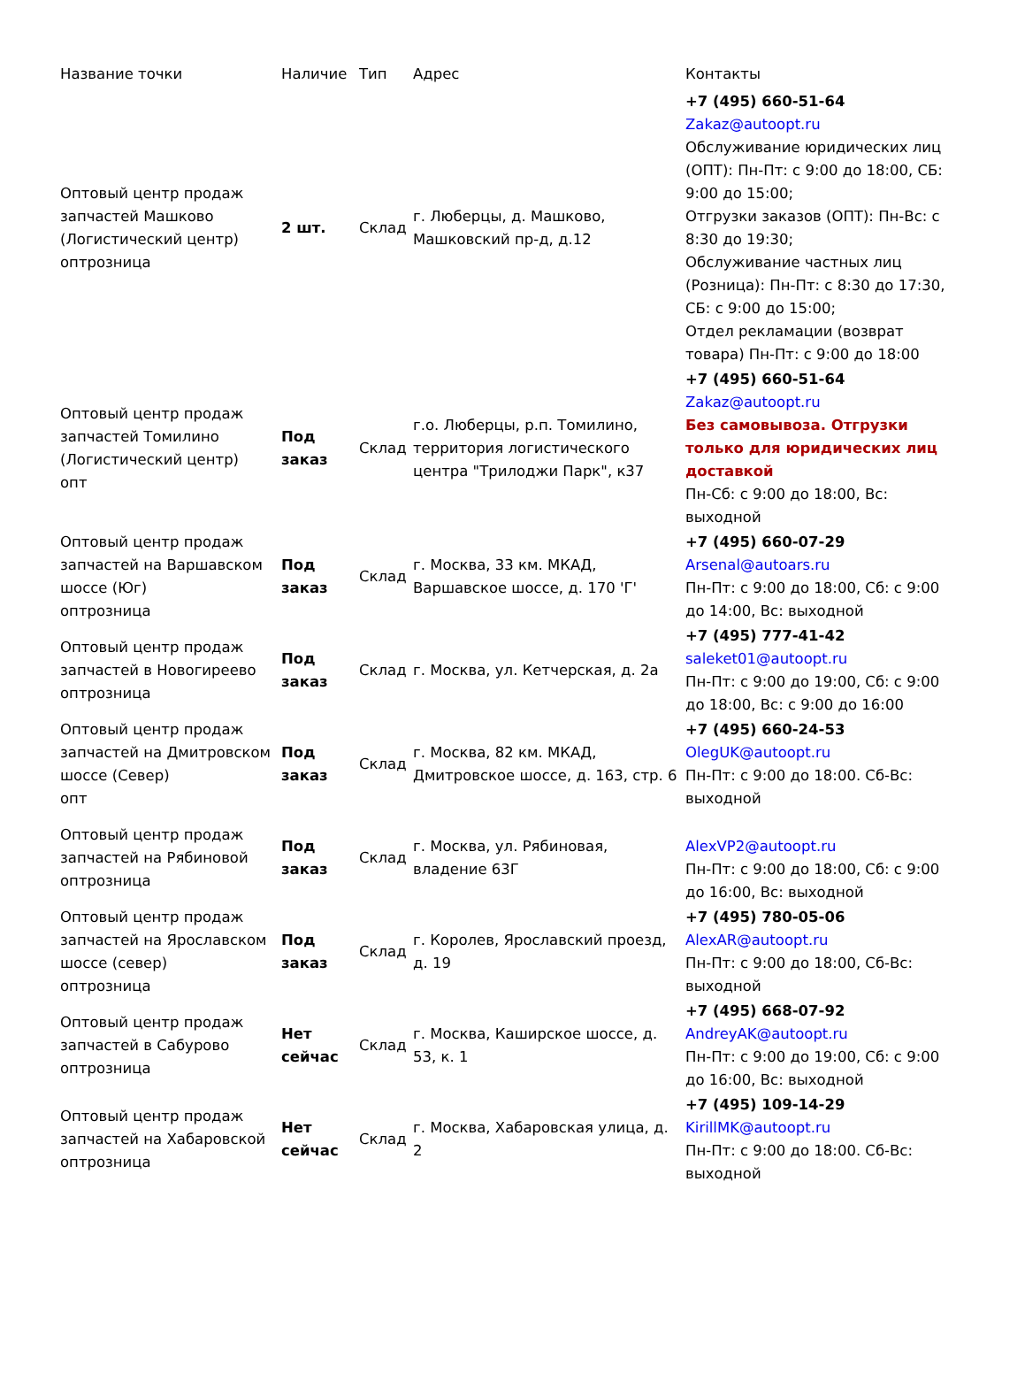| Название точки | Наличие | Тип | Адрес | Контакты |
| --- | --- | --- | --- | --- |
| Оптовый центр продаж запчастей Машково (Логистический центр) оптрозница | 2 шт. | Склад | г. Люберцы, д. Машково, Машковский пр-д, д.12 | +7 (495) 660-51-64 Zakaz@autoopt.ru Обслуживание юридических лиц (ОПТ): Пн-Пт: с 9:00 до 18:00, СБ: 9:00 до 15:00; Отгрузки заказов (ОПТ): Пн-Вс: с 8:30 до 19:30; Обслуживание частных лиц (Розница): Пн-Пт: с 8:30 до 17:30, СБ: с 9:00 до 15:00; Отдел рекламации (возврат товара) Пн-Пт: с 9:00 до 18:00 |
| Оптовый центр продаж запчастей Томилино (Логистический центр) опт | Под заказ | Склад | г.о. Люберцы, р.п. Томилино, территория логистического центра "Трилоджи Парк", к37 | +7 (495) 660-51-64 Zakaz@autoopt.ru Без самовывоза. Отгрузки только для юридических лиц доставкой Пн-Сб: с 9:00 до 18:00, Вс: выходной |
| Оптовый центр продаж запчастей на Варшавском шоссе (Юг) оптрозница | Под заказ | Склад | г. Москва, 33 км. МКАД, Варшавское шоссе, д. 170 'Г' | +7 (495) 660-07-29 Arsenal@autoars.ru Пн-Пт: с 9:00 до 18:00, Сб: с 9:00 до 14:00, Вс: выходной |
| Оптовый центр продаж запчастей в Новогиреево оптрозница | Под заказ | Склад | г. Москва, ул. Кетчерская, д. 2а | +7 (495) 777-41-42 saleket01@autoopt.ru Пн-Пт: с 9:00 до 19:00, Сб: с 9:00 до 18:00, Вс: с 9:00 до 16:00 |
| Оптовый центр продаж запчастей на Дмитровском шоссе (Север) опт | Под заказ | Склад | г. Москва, 82 км. МКАД, Дмитровское шоссе, д. 163, стр. 6 | +7 (495) 660-24-53 OlegUK@autoopt.ru Пн-Пт: с 9:00 до 18:00. Сб-Вс: выходной |
| Оптовый центр продаж запчастей на Рябиновой оптрозница | Под заказ | Склад | г. Москва, ул. Рябиновая, владение 63Г | AlexVP2@autoopt.ru Пн-Пт: с 9:00 до 18:00, Сб: с 9:00 до 16:00, Вс: выходной |
| Оптовый центр продаж запчастей на Ярославском шоссе (север) оптрозница | Под заказ | Склад | г. Королев, Ярославский проезд, д. 19 | +7 (495) 780-05-06 AlexAR@autoopt.ru Пн-Пт: с 9:00 до 18:00, Сб-Вс: выходной |
| Оптовый центр продаж запчастей в Сабурово оптрозница | Нет сейчас | Склад | г. Москва, Каширское шоссе, д. 53, к. 1 | +7 (495) 668-07-92 AndreyAK@autoopt.ru Пн-Пт: с 9:00 до 19:00, Сб: с 9:00 до 16:00, Вс: выходной |
| Оптовый центр продаж запчастей на Хабаровской оптрозница | Нет сейчас | Склад | г. Москва, Хабаровская улица, д. 2 | +7 (495) 109-14-29 KirillMK@autoopt.ru Пн-Пт: с 9:00 до 18:00. Сб-Вс: выходной |